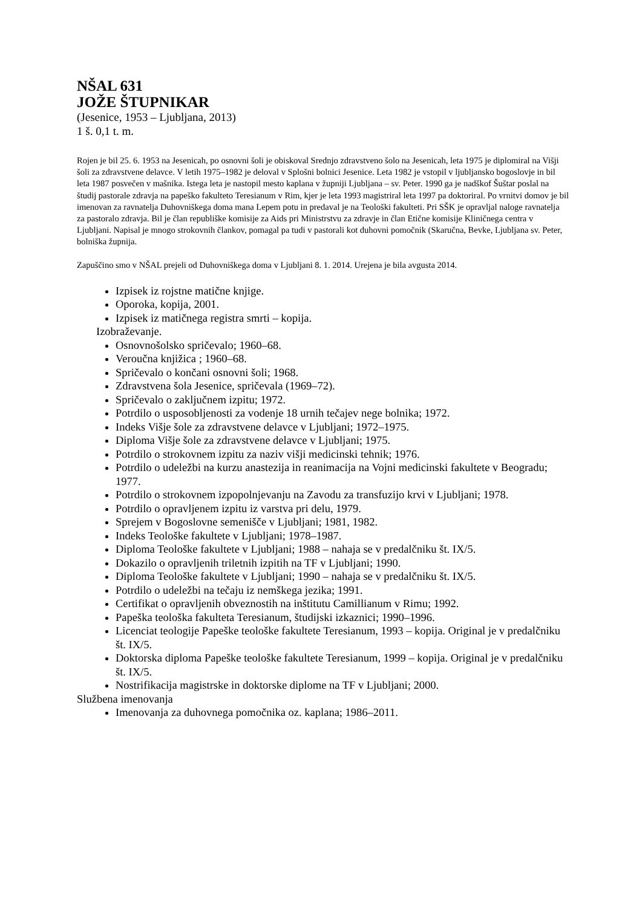NŠAL 631
JOŽE ŠTUPNIKAR
(Jesenice, 1953 – Ljubljana, 2013)
1 š. 0,1 t. m.
Rojen je bil 25. 6. 1953 na Jesenicah, po osnovni šoli je obiskoval Srednjo zdravstveno šolo na Jesenicah, leta 1975 je diplomiral na Višji šoli za zdravstvene delavce. V letih 1975–1982 je deloval v Splošni bolnici Jesenice. Leta 1982 je vstopil v ljubljansko bogoslovje in bil leta 1987 posvečen v mašnika. Istega leta je nastopil mesto kaplana v župniji Ljubljana – sv. Peter. 1990 ga je nadškof Šuštar poslal na študij pastorale zdravja na papeško fakulteto Teresianum v Rim, kjer je leta 1993 magistriral leta 1997 pa doktoriral. Po vrnitvi domov je bil imenovan za ravnatelja Duhovniškega doma mana Lepem potu in predaval je na Teološki fakulteti. Pri SŠK je opravljal naloge ravnatelja za pastoralo zdravja. Bil je član republiške komisije za Aids pri Ministrstvu za zdravje in član Etične komisije Kliničnega centra v Ljubljani. Napisal je mnogo strokovnih člankov, pomagal pa tudi v pastorali kot duhovni pomočnik (Skaručna, Bevke, Ljubljana sv. Peter, bolniška župnija.
Zapuščino smo v NŠAL prejeli od Duhovniškega doma v Ljubljani 8. 1. 2014. Urejena je bila avgusta 2014.
Izpisek iz rojstne matične knjige.
Oporoka, kopija, 2001.
Izpisek iz matičnega registra smrti – kopija.
Izobraževanje.
Osnovnošolsko spričevalo; 1960–68.
Veroučna knjižica ; 1960–68.
Spričevalo o končani osnovni šoli; 1968.
Zdravstvena šola Jesenice, spričevala (1969–72).
Spričevalo o zaključnem izpitu; 1972.
Potrdilo o usposobljenosti za vodenje 18 urnih tečajev nege bolnika; 1972.
Indeks Višje šole za zdravstvene delavce v Ljubljani; 1972–1975.
Diploma Višje šole za zdravstvene delavce v Ljubljani; 1975.
Potrdilo o strokovnem izpitu za naziv višji medicinski tehnik; 1976.
Potrdilo o udeležbi na kurzu anastezija in reanimacija na Vojni medicinski fakultete v Beogradu; 1977.
Potrdilo o strokovnem izpopolnjevanju na Zavodu za transfuzijo krvi v Ljubljani; 1978.
Potrdilo o opravljenem izpitu iz varstva pri delu, 1979.
Sprejem v Bogoslovne semenišče v Ljubljani; 1981, 1982.
Indeks Teološke fakultete v Ljubljani; 1978–1987.
Diploma Teološke fakultete v Ljubljani; 1988 – nahaja se v predalčniku št. IX/5.
Dokazilo o opravljenih triletnih izpitih na TF v Ljubljani; 1990.
Diploma Teološke fakultete v Ljubljani; 1990 – nahaja se v predalčniku št. IX/5.
Potrdilo o udeležbi na tečaju iz nemškega jezika; 1991.
Certifikat o opravljenih obveznostih na inštitutu Camillianum v Rimu; 1992.
Papeška teološka fakulteta Teresianum, študijski izkaznici; 1990–1996.
Licenciat teologije Papeške teološke fakultete Teresianum, 1993 – kopija. Original je v predalčniku št. IX/5.
Doktorska diploma Papeške teološke fakultete Teresianum, 1999 – kopija. Original je v predalčniku št. IX/5.
Nostrifikacija magistrske in doktorske diplome na TF v Ljubljani; 2000.
Službena imenovanja
Imenovanja za duhovnega pomočnika oz. kaplana; 1986–2011.